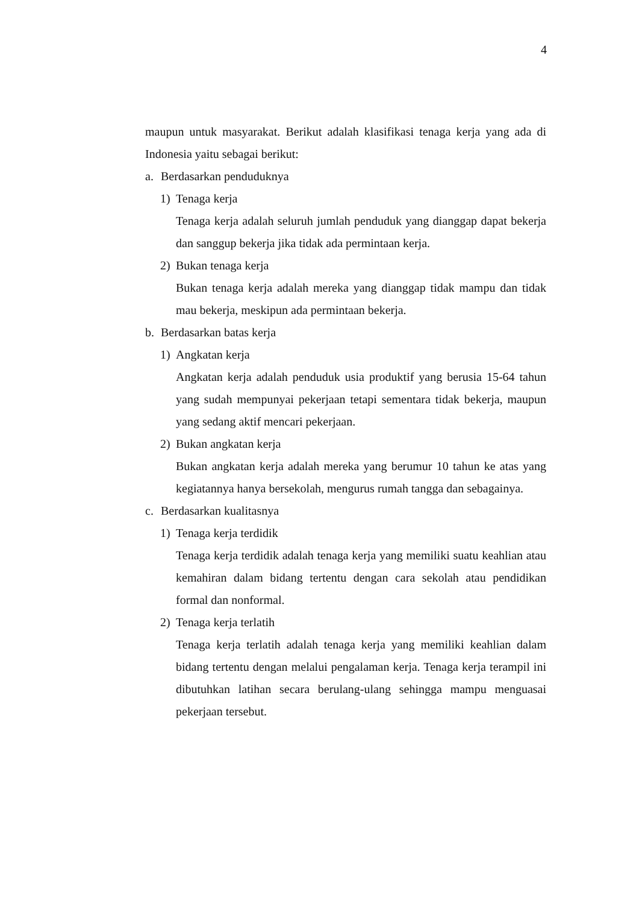4
maupun untuk masyarakat. Berikut adalah klasifikasi tenaga kerja yang ada di Indonesia yaitu sebagai berikut:
a. Berdasarkan penduduknya
1) Tenaga kerja
Tenaga kerja adalah seluruh jumlah penduduk yang dianggap dapat bekerja dan sanggup bekerja jika tidak ada permintaan kerja.
2) Bukan tenaga kerja
Bukan tenaga kerja adalah mereka yang dianggap tidak mampu dan tidak mau bekerja, meskipun ada permintaan bekerja.
b. Berdasarkan batas kerja
1) Angkatan kerja
Angkatan kerja adalah penduduk usia produktif yang berusia 15-64 tahun yang sudah mempunyai pekerjaan tetapi sementara tidak bekerja, maupun yang sedang aktif mencari pekerjaan.
2) Bukan angkatan kerja
Bukan angkatan kerja adalah mereka yang berumur 10 tahun ke atas yang kegiatannya hanya bersekolah, mengurus rumah tangga dan sebagainya.
c. Berdasarkan kualitasnya
1) Tenaga kerja terdidik
Tenaga kerja terdidik adalah tenaga kerja yang memiliki suatu keahlian atau kemahiran dalam bidang tertentu dengan cara sekolah atau pendidikan formal dan nonformal.
2) Tenaga kerja terlatih
Tenaga kerja terlatih adalah tenaga kerja yang memiliki keahlian dalam bidang tertentu dengan melalui pengalaman kerja. Tenaga kerja terampil ini dibutuhkan latihan secara berulang-ulang sehingga mampu menguasai pekerjaan tersebut.